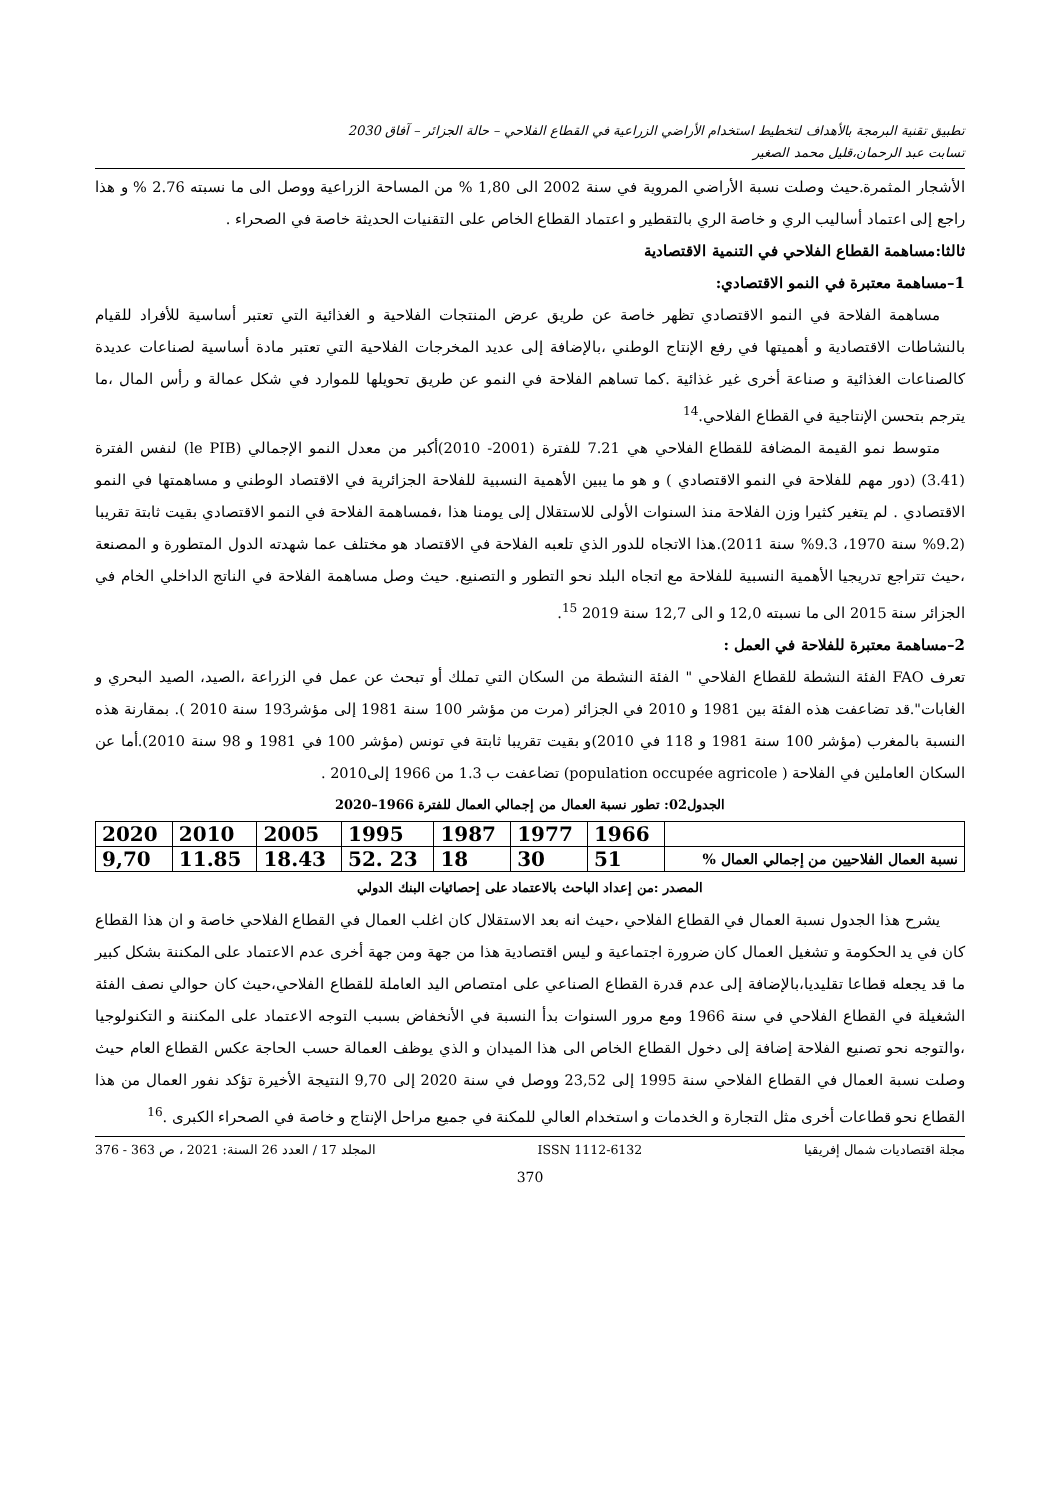تطبيق تقنية البرمجة بالأهداف لتخطيط استخدام الأراضي الزراعية في القطاع الفلاحي – حالة الجزائر – آفاق 2030
تسابت عبد الرحمان،قليل محمد الصغير
الأشجار المثمرة.حيث وصلت نسبة الأراضي المروية في سنة 2002 الى 1,80 % من المساحة الزراعية ووصل الى ما نسبته 2.76 % و هذا راجع إلى اعتماد أساليب الري و خاصة الري بالتقطير و اعتماد القطاع الخاص على التقنيات الحديثة خاصة في الصحراء .
ثالثا:مساهمة القطاع الفلاحي في التنمية الاقتصادية
1–مساهمة معتبرة في النمو الاقتصادي:
مساهمة الفلاحة في النمو الاقتصادي تظهر خاصة عن طريق عرض المنتجات الفلاحية و الغذائية التي تعتبر أساسية للأفراد للقيام بالنشاطات الاقتصادية و أهميتها في رفع الإنتاج الوطني ،بالإضافة إلى عديد المخرجات الفلاحية التي تعتبر مادة أساسية لصناعات عديدة كالصناعات الغذائية و صناعة أخرى غير غذائية .كما تساهم الفلاحة في النمو عن طريق تحويلها للموارد في شكل عمالة و رأس المال ،ما يترجم بتحسن الإنتاجية في القطاع الفلاحي.<sup>14</sup>
متوسط نمو القيمة المضافة للقطاع الفلاحي هي 7.21 للفترة (2001- 2010)أكبر من معدل النمو الإجمالي (le PIB) لنفس الفترة (3.41) (دور مهم للفلاحة في النمو الاقتصادي ) و هو ما يبين الأهمية النسبية للفلاحة الجزائرية في الاقتصاد الوطني و مساهمتها في النمو الاقتصادي . لم يتغير كثيرا وزن الفلاحة منذ السنوات الأولى للاستقلال إلى يومنا هذا ،فمساهمة الفلاحة في النمو الاقتصادي بقيت ثابتة تقريبا (9.2% سنة 1970، 9.3% سنة 2011).هذا الاتجاه للدور الذي تلعبه الفلاحة في الاقتصاد هو مختلف عما شهدته الدول المتطورة و المصنعة ،حيث تتراجع تدريجيا الأهمية النسبية للفلاحة مع اتجاه البلد نحو التطور و التصنيع. حيث وصل مساهمة الفلاحة في الناتج الداخلي الخام في الجزائر سنة 2015 الى ما نسبته 12,0 و الى 12,7 سنة 2019 <sup>15</sup>.
2–مساهمة معتبرة للفلاحة في العمل :
تعرف FAO الفئة النشطة للقطاع الفلاحي " الفئة النشطة من السكان التي تملك أو تبحث عن عمل في الزراعة ،الصيد، الصيد البحري و الغابات".قد تضاعفت هذه الفئة بين 1981 و 2010 في الجزائر (مرت من مؤشر 100 سنة 1981 إلى مؤشر193 سنة 2010 ). بمقارنة هذه النسبة بالمغرب (مؤشر 100 سنة 1981 و 118 في 2010)و بقيت تقريبا ثابتة في تونس (مؤشر 100 في 1981 و 98 سنة 2010).أما عن السكان العاملين في الفلاحة ( population occupée agricole) تضاعفت ب 1.3 من 1966 إلى2010 .
الجدول02: تطور نسبة العمال من إجمالي العمال للفترة 1966–2020
| | 1966 | 1977 | 1987 | 1995 | 2005 | 2010 | 2020 |
| نسبة العمال الفلاحيين من إجمالي العمال % | 51 | 30 | 18 | 23 .52 | 18.43 | 11.85 | 9,70 |
المصدر :من إعداد الباحث بالاعتماد على إحصائيات البنك الدولي
يشرح هذا الجدول نسبة العمال في القطاع الفلاحي ،حيث انه بعد الاستقلال كان اغلب العمال في القطاع الفلاحي خاصة و ان هذا القطاع كان في يد الحكومة و تشغيل العمال كان ضرورة اجتماعية و ليس اقتصادية هذا من جهة ومن جهة أخرى عدم الاعتماد على المكننة بشكل كبير ما قد يجعله قطاعا تقليديا،بالإضافة إلى عدم قدرة القطاع الصناعي على امتصاص اليد العاملة للقطاع الفلاحي،حيث كان حوالي نصف الفئة الشغيلة في القطاع الفلاحي في سنة 1966 ومع مرور السنوات بدأ النسبة في الأنخفاض بسبب التوجه الاعتماد على المكننة و التكنولوجيا ،والتوجه نحو تصنيع الفلاحة إضافة إلى دخول القطاع الخاص الى هذا الميدان و الذي يوظف العمالة حسب الحاجة عكس القطاع العام حيث وصلت نسبة العمال في القطاع الفلاحي سنة 1995 إلى 23,52 ووصل في سنة 2020 إلى 9,70 النتيجة الأخيرة تؤكد نفور العمال من هذا القطاع نحو قطاعات أخرى مثل التجارة و الخدمات و استخدام العالي للمكنة في جميع مراحل الإنتاج و خاصة في الصحراء الكبرى .<sup>16</sup>
مجلة اقتصاديات شمال إفريقيا ISSN 1112-6132 المجلد 17 / العدد 26 السنة: 2021 ، ص 363 - 376
370